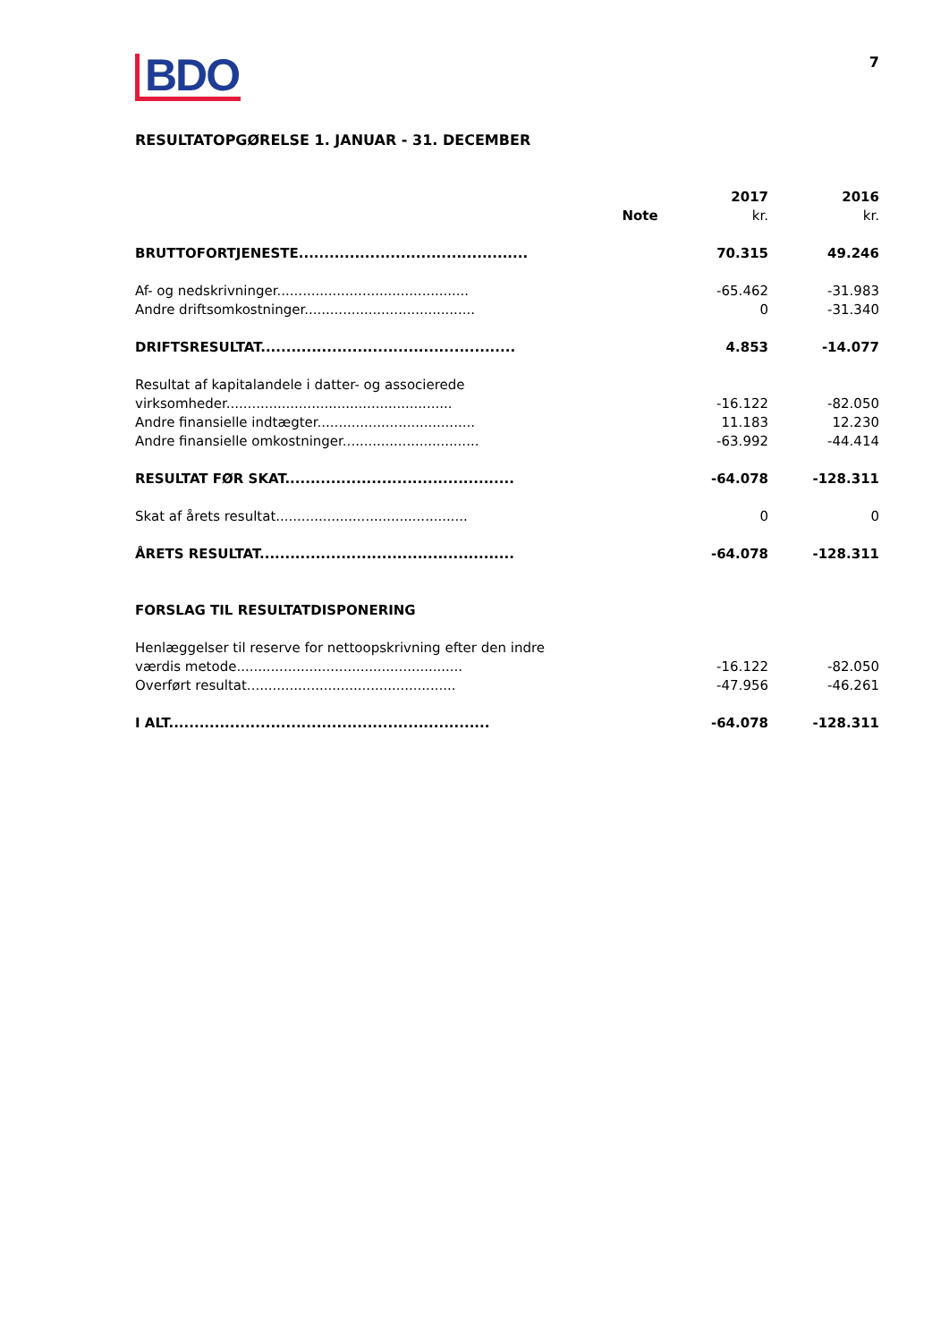7
BDO
RESULTATOPGØRELSE 1. JANUAR - 31. DECEMBER
| | Note | 2017 kr. | 2016 kr. |
| --- | --- | --- | --- |
| BRUTTOFORTJENESTE............................................. | | 70.315 | 49.246 |
| Af- og nedskrivninger............................................. | | -65.462 | -31.983 |
| Andre driftsomkostninger........................................ | | 0 | -31.340 |
| DRIFTSRESULTAT.................................................. | | 4.853 | -14.077 |
| Resultat af kapitalandele i datter- og associerede virksomheder..................................................... | | -16.122 | -82.050 |
| Andre finansielle indtægter..................................... | | 11.183 | 12.230 |
| Andre finansielle omkostninger................................ | | -63.992 | -44.414 |
| RESULTAT FØR SKAT............................................. | | -64.078 | -128.311 |
| Skat af årets resultat............................................. | | 0 | 0 |
| ÅRETS RESULTAT.................................................. | | -64.078 | -128.311 |
| FORSLAG TIL RESULTATDISPONERING | | | |
| Henlæggelser til reserve for nettoopskrivning efter den indre værdis metode..................................................... | | -16.122 | -82.050 |
| Overført resultat................................................. | | -47.956 | -46.261 |
| I ALT............................................................... | | -64.078 | -128.311 |